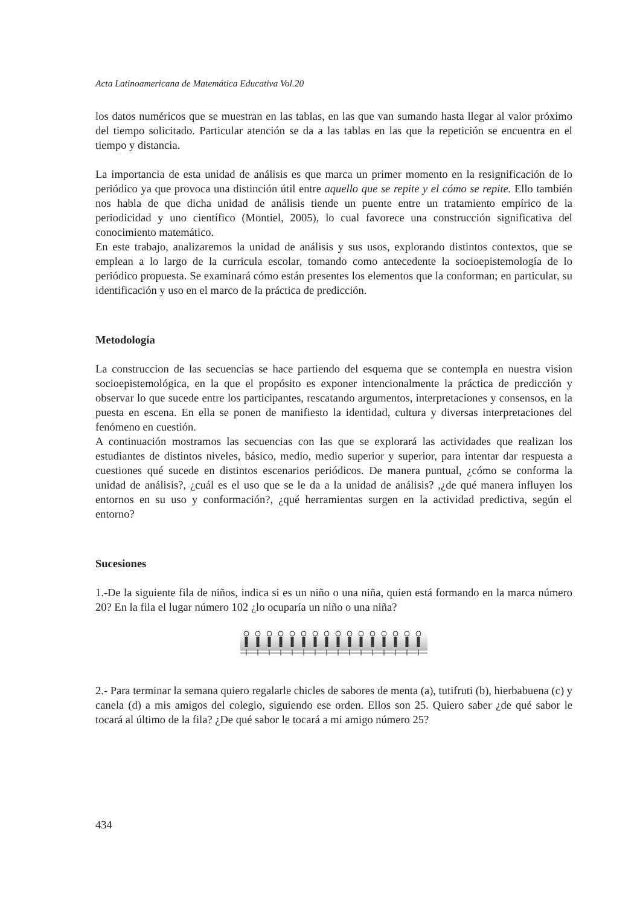Acta Latinoamericana de Matemática Educativa Vol.20
los datos numéricos que se muestran en las tablas, en las que van sumando hasta llegar al valor próximo del tiempo solicitado. Particular atención se da a las tablas en las que la repetición se encuentra en el tiempo y distancia.
La importancia de esta unidad de análisis es que marca un primer momento en la resignificación de lo periódico ya que provoca una distinción útil entre aquello que se repite y el cómo se repite. Ello también nos habla de que dicha unidad de análisis tiende un puente entre un tratamiento empírico de la periodicidad y uno científico (Montiel, 2005), lo cual favorece una construcción significativa del conocimiento matemático.
En este trabajo, analizaremos la unidad de análisis y sus usos, explorando distintos contextos, que se emplean a lo largo de la curricula escolar, tomando como antecedente la socioepistemología de lo periódico propuesta. Se examinará cómo están presentes los elementos que la conforman; en particular, su identificación y uso en el marco de la práctica de predicción.
Metodología
La construccion de las secuencias se hace partiendo del esquema que se contempla en nuestra vision socioepistemológica, en la que el propósito es exponer intencionalmente la práctica de predicción y observar lo que sucede entre los participantes, rescatando argumentos, interpretaciones y consensos, en la puesta en escena. En ella se ponen de manifiesto la identidad, cultura y diversas interpretaciones del fenómeno en cuestión.
A continuación mostramos las secuencias con las que se explorará las actividades que realizan los estudiantes de distintos niveles, básico, medio, medio superior y superior, para intentar dar respuesta a cuestiones qué sucede en distintos escenarios periódicos. De manera puntual, ¿cómo se conforma la unidad de análisis?, ¿cuál es el uso que se le da a la unidad de análisis? ,¿de qué manera influyen los entornos en su uso y conformación?, ¿qué herramientas surgen en la actividad predictiva, según el entorno?
Sucesiones
1.-De la siguiente fila de niños, indica si es un niño o una niña, quien está formando en la marca número 20? En la fila el lugar número 102 ¿lo ocuparía un niño o una niña?
2.- Para terminar la semana quiero regalarle chicles de sabores de menta (a), tutifruti (b), hierbabuena (c) y canela (d) a mis amigos del colegio, siguiendo ese orden. Ellos son 25. Quiero saber ¿de qué sabor le tocará al último de la fila? ¿De qué sabor le tocará a mi amigo número 25?
434